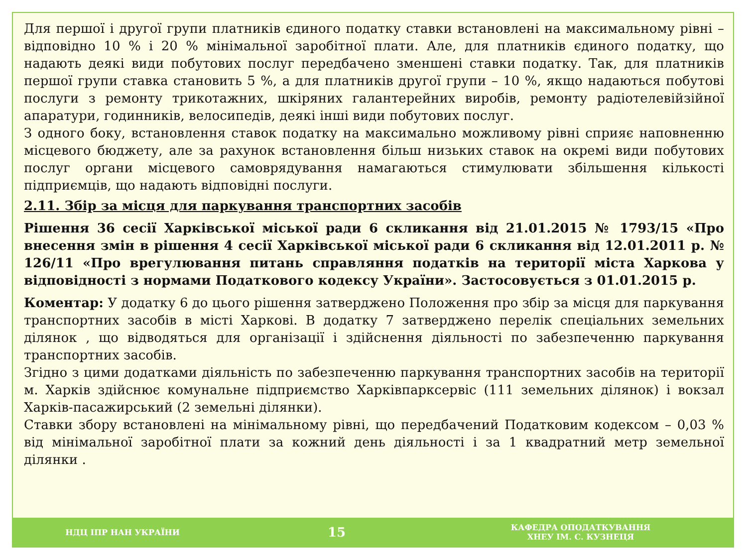Для першої і другої групи платників єдиного податку ставки встановлені на максимальному рівні – відповідно 10 % і 20 % мінімальної заробітної плати. Але, для платників єдиного податку, що надають деякі види побутових послуг передбачено зменшені ставки податку. Так, для платників першої групи ставка становить 5 %, а для платників другої групи – 10 %, якщо надаються побутові послуги з ремонту трикотажних, шкіряних галантерейних виробів, ремонту радіотелевійзійної апаратури, годинників, велосипедів, деякі інші види побутових послуг.
З одного боку, встановлення ставок податку на максимально можливому рівні сприяє наповненню місцевого бюджету, але за рахунок встановлення більш низьких ставок на окремі види побутових послуг органи місцевого самоврядування намагаються стимулювати збільшення кількості підприємців, що надають відповідні послуги.
2.11. Збір за місця для паркування транспортних засобів
Рішення 36 сесії Харківської міської ради 6 скликання від 21.01.2015 № 1793/15 «Про внесення змін в рішення 4 сесії Харківської міської ради 6 скликання від 12.01.2011 р. № 126/11 «Про врегулювання питань справляння податків на території міста Харкова у відповідності з нормами Податкового кодексу України». Застосовується з 01.01.2015 р.
Коментар: У додатку 6 до цього рішення затверджено Положення про збір за місця для паркування транспортних засобів в місті Харкові. В додатку 7 затверджено перелік спеціальних земельних ділянок , що відводяться для організації і здійснення діяльності по забезпеченню паркування транспортних засобів.
Згідно з цими додатками діяльність по забезпеченню паркування транспортних засобів на території м. Харків здійснює комунальне підприємство Харківпарксервіс (111 земельних ділянок) і вокзал Харків-пасажирський (2 земельні ділянки).
Ставки збору встановлені на мінімальному рівні, що передбачений Податковим кодексом – 0,03 % від мінімальної заробітної плати за кожний день діяльності і за 1 квадратний метр земельної ділянки .
НДЦ ІПР НАН УКРАЇНИ
15
КАФЕДРА ОПОДАТКУВАННЯ
ХНЕУ ІМ. С. КУЗНЕЦЯ